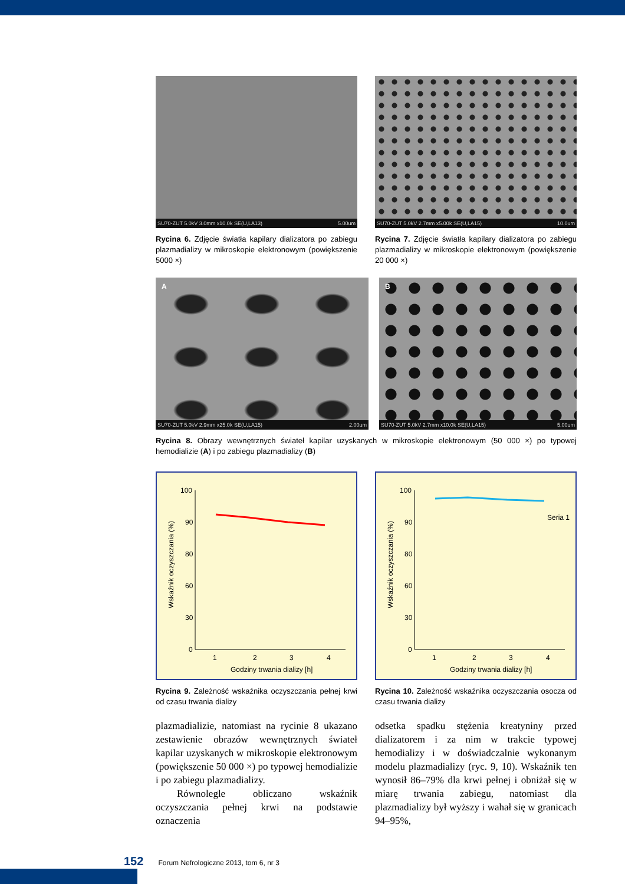SU70-ZUT 5.0kV 3.0mm x10.0k SE(U,LA13) 5.00um
Rycina 6. Zdjęcie światła kapilary dializatora po zabiegu plazmadializy w mikroskopie elektronowym (powiększenie 5000 ×)
SU70-ZUT 5.0kV 2.7mm x5.00k SE(U,LA15) 10.0um
Rycina 7. Zdjęcie światła kapilary dializatora po zabiegu plazmadializy w mikroskopie elektronowym (powiększenie 20 000 ×)
A
SU70-ZUT 5.0kV 2.9mm x25.0k SE(U,LA15) 2.00um
B
SU70-ZUT 5.0kV 2.7mm x10.0k SE(U,LA15) 5.00um
Rycina 8. Obrazy wewnętrznych świateł kapilar uzyskanych w mikroskopie elektronowym (50 000 ×) po typowej hemodializie (A) i po zabiegu plazmadializy (B)
Wskaźnik oczyszczania (%)
100
90
80
60
30
0
1
2
3
4
Godziny trwania dializy [h]
Rycina 9. Zależność wskaźnika oczyszczania pełnej krwi od czasu trwania dializy
Wskaźnik oczyszczania (%)
100
90
80
60
30
0
Seria 1
1
2
3
4
Godziny trwania dializy [h]
Rycina 10. Zależność wskaźnika oczyszczania osocza od czasu trwania dializy
plazmadializie, natomiast na rycinie 8 ukazano zestawienie obrazów wewnętrznych świateł kapilar uzyskanych w mikroskopie elektronowym (powiększenie 50 000 ×) po typowej hemodializie i po zabiegu plazmadializy.
Równolegle obliczano wskaźnik oczyszczania pełnej krwi na podstawie oznaczenia
odsetka spadku stężenia kreatyniny przed dializatorem i za nim w trakcie typowej hemodializy i w doświadczalnie wykonanym modelu plazmadializy (ryc. 9, 10). Wskaźnik ten wynosił 86–79% dla krwi pełnej i obniżał się w miarę trwania zabiegu, natomiast dla plazmadializy był wyższy i wahał się w granicach 94–95%,
152 Forum Nefrologiczne 2013, tom 6, nr 3